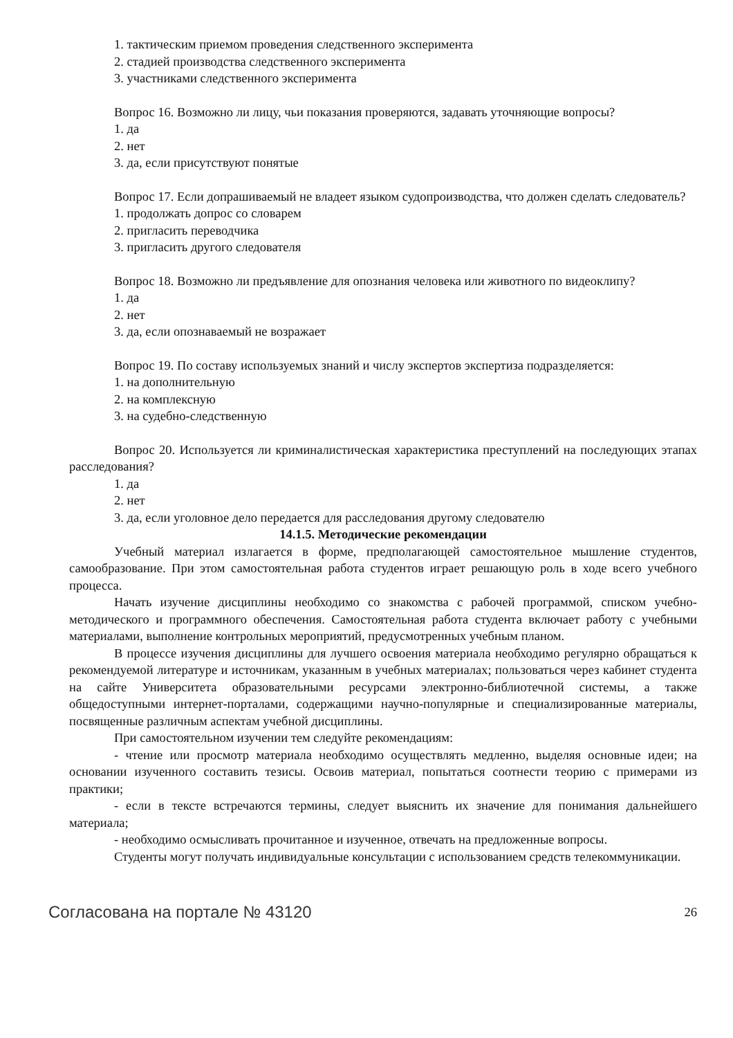1. тактическим приемом проведения следственного эксперимента
2. стадией производства следственного эксперимента
3. участниками следственного эксперимента
Вопрос 16. Возможно ли лицу, чьи показания проверяются, задавать уточняющие вопросы?
1. да
2. нет
3. да, если присутствуют понятые
Вопрос 17. Если допрашиваемый не владеет языком судопроизводства, что должен сделать следователь?
1. продолжать допрос со словарем
2. пригласить переводчика
3. пригласить другого следователя
Вопрос 18. Возможно ли предъявление для опознания человека или животного по видеоклипу?
1. да
2. нет
3. да, если опознаваемый не возражает
Вопрос 19. По составу используемых знаний и числу экспертов экспертиза подразделяется:
1. на дополнительную
2. на комплексную
3. на судебно-следственную
Вопрос 20. Используется ли криминалистическая характеристика преступлений на последующих этапах расследования?
1. да
2. нет
3. да, если уголовное дело передается для расследования другому следователю
14.1.5. Методические рекомендации
Учебный материал излагается в форме, предполагающей самостоятельное мышление студентов, самообразование. При этом самостоятельная работа студентов играет решающую роль в ходе всего учебного процесса.
Начать изучение дисциплины необходимо со знакомства с рабочей программой, списком учебно-методического и программного обеспечения. Самостоятельная работа студента включает работу с учебными материалами, выполнение контрольных мероприятий, предусмотренных учебным планом.
В процессе изучения дисциплины для лучшего освоения материала необходимо регулярно обращаться к рекомендуемой литературе и источникам, указанным в учебных материалах; пользоваться через кабинет студента на сайте Университета образовательными ресурсами электронно-библиотечной системы, а также общедоступными интернет-порталами, содержащими научно-популярные и специализированные материалы, посвященные различным аспектам учебной дисциплины.
При самостоятельном изучении тем следуйте рекомендациям:
- чтение или просмотр материала необходимо осуществлять медленно, выделяя основные идеи; на основании изученного составить тезисы. Освоив материал, попытаться соотнести теорию с примерами из практики;
- если в тексте встречаются термины, следует выяснить их значение для понимания дальнейшего материала;
- необходимо осмысливать прочитанное и изученное, отвечать на предложенные вопросы.
Студенты могут получать индивидуальные консультации с использованием средств телекоммуникации.
Согласована на портале № 43120 26